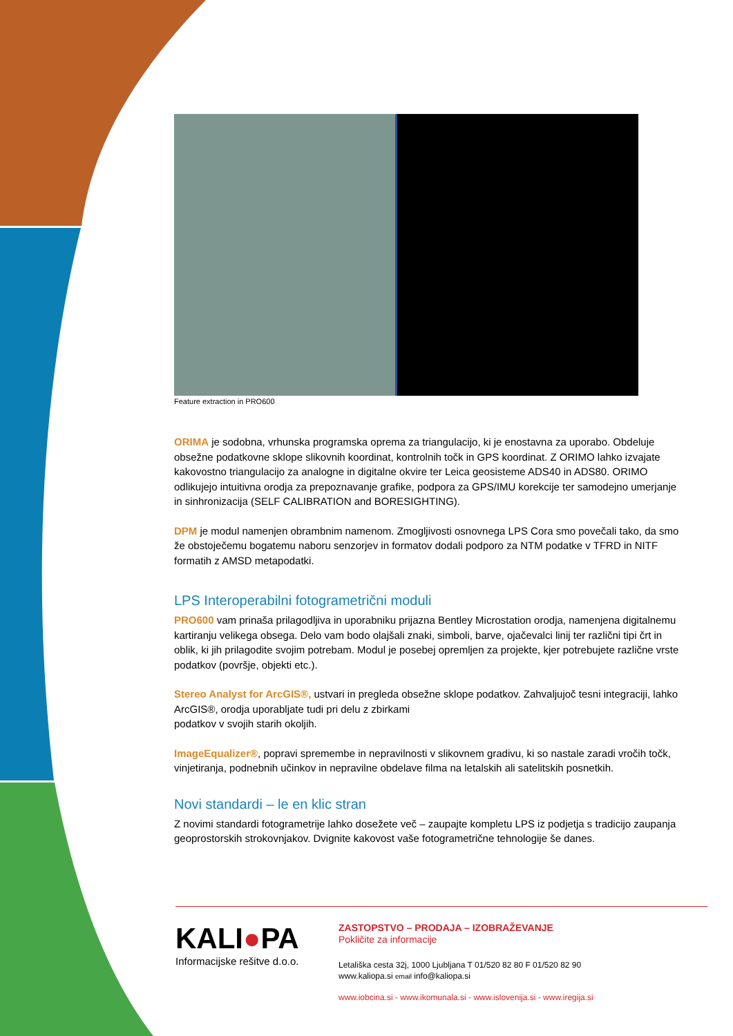Feature extraction in PRO600
ORIMA je sodobna, vrhunska programska oprema za triangulacijo, ki je enostavna za uporabo. Obdeluje obsežne podatkovne sklope slikovnih koordinat, kontrolnih točk in GPS koordinat. Z ORIMO lahko izvajate kakovostno triangulacijo za analogne in digitalne okvire ter Leica geosisteme ADS40 in ADS80. ORIMO odlikujejo intuitivna orodja za prepoznavanje grafike, podpora za GPS/IMU korekcije ter samodejno umerjanje in sinhronizacija (SELF CALIBRATION and BORESIGHTING).
DPM je modul namenjen obrambnim namenom. Zmogljivosti osnovnega LPS Cora smo povečali tako, da smo že obstoječemu bogatemu naboru senzorjev in formatov dodali podporo za NTM podatke v TFRD in NITF formatih z AMSD metapodatki.
LPS Interoperabilni fotogrametrični moduli
PRO600 vam prinaša prilagodljiva in uporabniku prijazna Bentley Microstation orodja, namenjena digitalnemu kartiranju velikega obsega. Delo vam bodo olajšali znaki, simboli, barve, ojačevalci linij ter različni tipi črt in oblik, ki jih prilagodite svojim potrebam. Modul je posebej opremljen za projekte, kjer potrebujete različne vrste podatkov (površje, objekti etc.).
Stereo Analyst for ArcGIS®, ustvari in pregleda obsežne sklope podatkov. Zahvaljujoč tesni integraciji, lahko ArcGIS®, orodja uporabljate tudi pri delu z zbirkami
podatkov v svojih starih okoljih.
ImageEqualizer®, popravi spremembe in nepravilnosti v slikovnem gradivu, ki so nastale zaradi vročih točk, vinjetiranja, podnebnih učinkov in nepravilne obdelave filma na letalskih ali satelitskih posnetkih.
Novi standardi – le en klic stran
Z novimi standardi fotogrametrije lahko dosežete več – zaupajte kompletu LPS iz podjetja s tradicijo zaupanja geoprostorskih strokovnjakov. Dvignite kakovost vaše fotogrametrične tehnologije še danes.
KALI●PA
Informacijske rešitve d.o.o.
ZASTOPSTVO – PRODAJA – IZOBRAŽEVANJE
Pokličite za informacije
Letališka cesta 32j, 1000 Ljubljana T 01/520 82 80 F 01/520 82 90
www.kaliopa.si email info@kaliopa.si
www.iobcina.si - www.ikomunala.si - www.islovenija.si - www.iregija.si